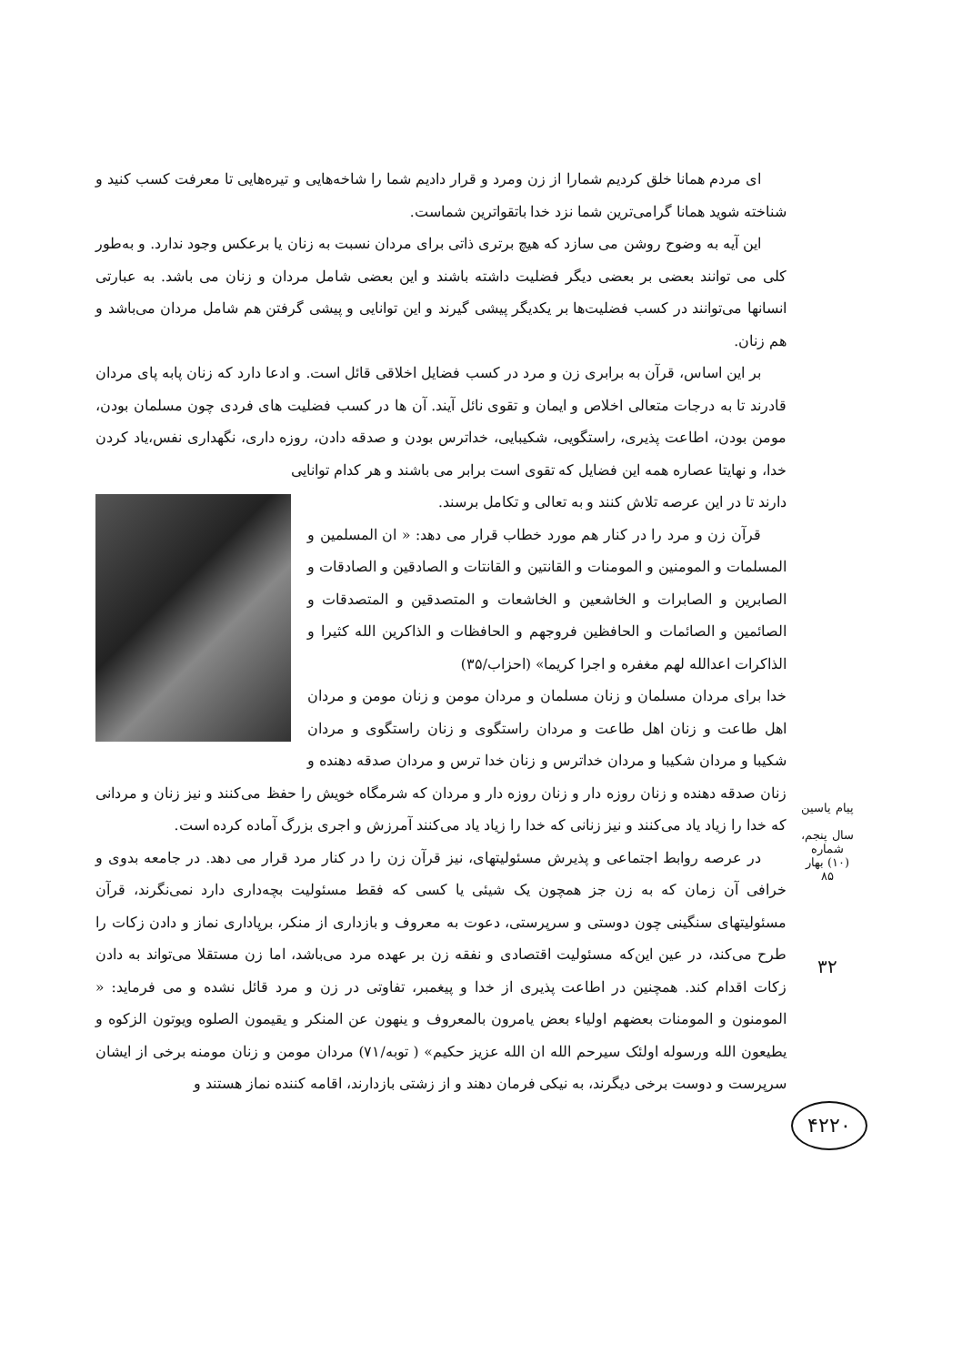ای مردم همانا خلق کردیم شمارا از زن ومرد و قرار دادیم شما را شاخه‌هایی و تیره‌هایی تا معرفت کسب کنید و شناخته شوید همانا گرامی‌ترین شما نزد خدا باتقواترین شماست.
این آیه به وضوح روشن می سازد که هیچ برتری ذاتی برای مردان نسبت به زنان یا برعکس وجود ندارد. و به‌طور کلی می توانند بعضی بر بعضی دیگر فضلیت داشته باشند و این بعضی شامل مردان و زنان می باشد. به عبارتی انسانها می‌توانند در کسب فضلیت‌ها بر یکدیگر پیشی گیرند و این توانایی و پیشی گرفتن هم شامل مردان می‌باشد و هم زنان.
بر این اساس، قرآن به برابری زن و مرد در کسب فضایل اخلاقی قائل است. و ادعا دارد که زنان پابه پای مردان قادرند تا به درجات متعالی اخلاص و ایمان و تقوی نائل آیند. آن ها در کسب فضلیت های فردی چون مسلمان بودن، مومن بودن، اطاعت پذیری، راستگویی، شکیبایی، خداترس بودن و صدقه دادن، روزه داری، نگهداری نفس،یاد کردن خدا، و نهایتا عصاره همه این فضایل که تقوی است برابر می باشند و هر کدام توانایی
دارند تا در این عرصه تلاش کنند و به تعالی و تکامل برسند.
قرآن زن و مرد را در کنار هم مورد خطاب قرار می دهد: « ان المسلمین و المسلمات و المومنین و المومنات و القانتین و القانتات و الصادقین و الصادقات و الصابرین و الصابرات و الخاشعین و الخاشعات و المتصدقین و المتصدقات و الصائمین و الصائمات و الحافظین فروجهم و الحافظات و الذاکرین الله کثیرا و الذاکرات اعدالله لهم مغفره و اجرا کریما» (احزاب/۳۵)
خدا برای مردان مسلمان و زنان مسلمان و مردان مومن و زنان مومن و مردان اهل طاعت و زنان اهل طاعت و مردان راستگوی و زنان راستگوی و مردان شکیبا و مردان شکیبا و مردان خداترس و زنان خدا ترس و مردان صدقه دهنده و زنان صدقه دهنده و زنان روزه دار و زنان روزه دار و مردان که شرمگاه خویش را حفظ می‌کنند و نیز زنان و مردانی که خدا را زیاد یاد می‌کنند و نیز زنانی که خدا را زیاد یاد می‌کنند آمرزش و اجری بزرگ آماده کرده است.
در عرصه روابط اجتماعی و پذیرش مسئولیتهای، نیز قرآن زن را در کنار مرد قرار می دهد. در جامعه بدوی و خرافی آن زمان که به زن جز همچون یک شیئی یا کسی که فقط مسئولیت بچه‌داری دارد نمی‌نگرند، قرآن مسئولیتهای سنگینی چون دوستی و سرپرستی، دعوت به معروف و بازداری از منکر، برپاداری نماز و دادن زکات را طرح می‌کند، در عین این‌که مسئولیت اقتصادی و نفقه زن بر عهده مرد می‌باشد، اما زن مستقلا می‌تواند به دادن زکات اقدام کند. همچنین در اطاعت پذیری از خدا و پیغمبر، تفاوتی در زن و مرد قائل نشده و می فرماید: « المومنون و المومنات بعضهم اولیاء بعض یامرون بالمعروف و ینهون عن المنکر و یقیمون الصلوه ویوتون الزکوه و یطیعون الله ورسوله اولئک سیرحم الله ان الله عزیز حکیم» ( توبه/۷۱) مردان مومن و زنان مومنه برخی از ایشان سرپرست و دوست برخی دیگرند، به نیکی فرمان دهند و از زشتی بازدارند، اقامه کننده نماز هستند و
پیام یاسین
سال پنجم، شماره (۱۰) بهار ۸۵
۳۲
۴۲۲۰